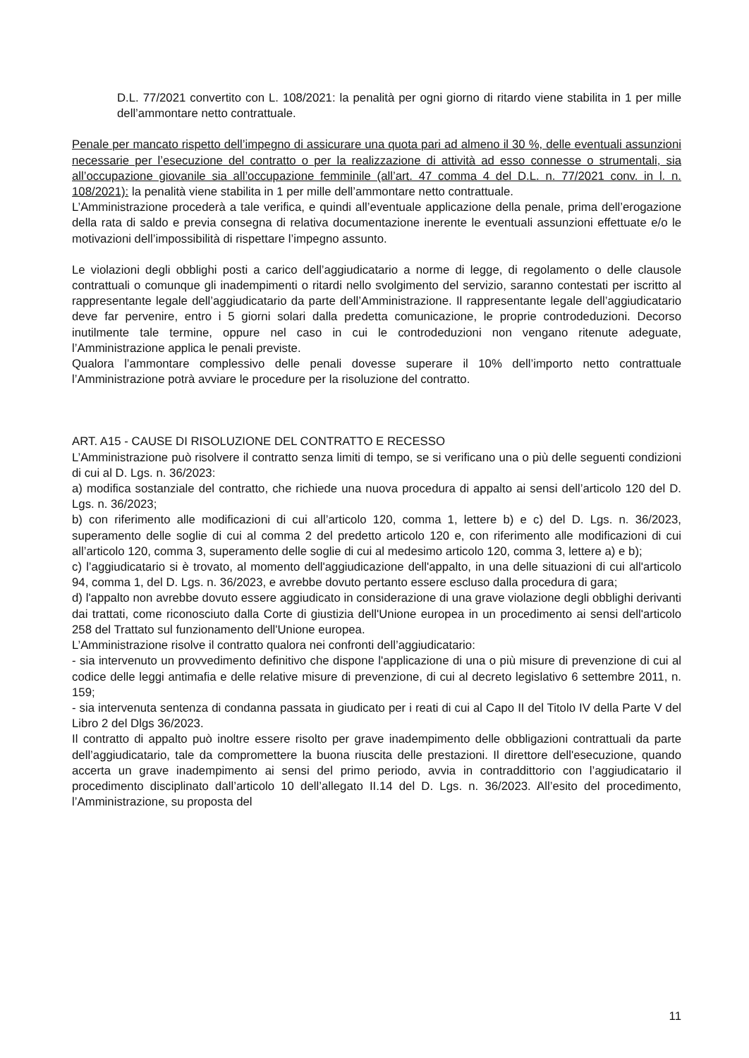D.L. 77/2021 convertito con L. 108/2021: la penalità per ogni giorno di ritardo viene stabilita in 1 per mille dell’ammontare netto contrattuale.
Penale per mancato rispetto dell’impegno di assicurare una quota pari ad almeno il 30 %, delle eventuali assunzioni necessarie per l’esecuzione del contratto o per la realizzazione di attività ad esso connesse o strumentali, sia all’occupazione giovanile sia all’occupazione femminile (all’art. 47 comma 4 del D.L. n. 77/2021 conv. in l. n. 108/2021): la penalità viene stabilita in 1 per mille dell’ammontare netto contrattuale.
L’Amministrazione procederà a tale verifica, e quindi all’eventuale applicazione della penale, prima dell’erogazione della rata di saldo e previa consegna di relativa documentazione inerente le eventuali assunzioni effettuate e/o le motivazioni dell’impossibilità di rispettare l’impegno assunto.
Le violazioni degli obblighi posti a carico dell’aggiudicatario a norme di legge, di regolamento o delle clausole contrattuali o comunque gli inadempimenti o ritardi nello svolgimento del servizio, saranno contestati per iscritto al rappresentante legale dell’aggiudicatario da parte dell’Amministrazione. Il rappresentante legale dell’aggiudicatario deve far pervenire, entro i 5 giorni solari dalla predetta comunicazione, le proprie controdeduzioni. Decorso inutilmente tale termine, oppure nel caso in cui le controdeduzioni non vengano ritenute adeguate, l’Amministrazione applica le penali previste.
Qualora l’ammontare complessivo delle penali dovesse superare il 10% dell’importo netto contrattuale l’Amministrazione potrà avviare le procedure per la risoluzione del contratto.
ART. A15 - CAUSE DI RISOLUZIONE DEL CONTRATTO E RECESSO
L’Amministrazione può risolvere il contratto senza limiti di tempo, se si verificano una o più delle seguenti condizioni di cui al D. Lgs. n. 36/2023:
a) modifica sostanziale del contratto, che richiede una nuova procedura di appalto ai sensi dell’articolo 120 del D. Lgs. n. 36/2023;
b) con riferimento alle modificazioni di cui all’articolo 120, comma 1, lettere b) e c) del D. Lgs. n. 36/2023, superamento delle soglie di cui al comma 2 del predetto articolo 120 e, con riferimento alle modificazioni di cui all’articolo 120, comma 3, superamento delle soglie di cui al medesimo articolo 120, comma 3, lettere a) e b);
c) l’aggiudicatario si è trovato, al momento dell'aggiudicazione dell'appalto, in una delle situazioni di cui all'articolo 94, comma 1, del D. Lgs. n. 36/2023, e avrebbe dovuto pertanto essere escluso dalla procedura di gara;
d) l'appalto non avrebbe dovuto essere aggiudicato in considerazione di una grave violazione degli obblighi derivanti dai trattati, come riconosciuto dalla Corte di giustizia dell'Unione europea in un procedimento ai sensi dell'articolo 258 del Trattato sul funzionamento dell'Unione europea.
L’Amministrazione risolve il contratto qualora nei confronti dell’aggiudicatario:
- sia intervenuto un provvedimento definitivo che dispone l'applicazione di una o più misure di prevenzione di cui al codice delle leggi antimafia e delle relative misure di prevenzione, di cui al decreto legislativo 6 settembre 2011, n. 159;
- sia intervenuta sentenza di condanna passata in giudicato per i reati di cui al Capo II del Titolo IV della Parte V del Libro 2 del Dlgs 36/2023.
Il contratto di appalto può inoltre essere risolto per grave inadempimento delle obbligazioni contrattuali da parte dell’aggiudicatario, tale da compromettere la buona riuscita delle prestazioni. Il direttore dell'esecuzione, quando accerta un grave inadempimento ai sensi del primo periodo, avvia in contraddittorio con l’aggiudicatario il procedimento disciplinato dall’articolo 10 dell’allegato II.14 del D. Lgs. n. 36/2023. All’esito del procedimento, l’Amministrazione, su proposta del
11